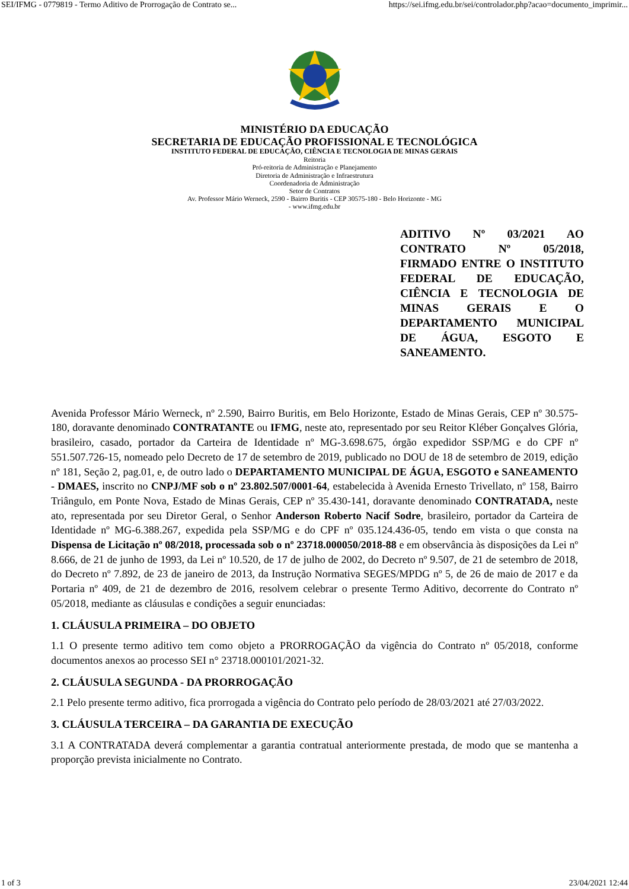SEI/IFMG - 0779819 - Termo Aditivo de Prorrogação de Contrato se... https://sei.ifmg.edu.br/sei/controlador.php?acao=documento_imprimir...
MINISTÉRIO DA EDUCAÇÃO
SECRETARIA DE EDUCAÇÃO PROFISSIONAL E TECNOLÓGICA
INSTITUTO FEDERAL DE EDUCAÇÃO, CIÊNCIA E TECNOLOGIA DE MINAS GERAIS
Reitoria
Pró-reitoria de Administração e Planejamento
Diretoria de Administração e Infraestrutura
Coordenadoria de Administração
Setor de Contratos
Av. Professor Mário Werneck, 2590 - Bairro Buritis - CEP 30575-180 - Belo Horizonte - MG
- www.ifmg.edu.br
ADITIVO Nº 03/2021 AO CONTRATO Nº 05/2018, FIRMADO ENTRE O INSTITUTO FEDERAL DE EDUCAÇÃO, CIÊNCIA E TECNOLOGIA DE MINAS GERAIS E O DEPARTAMENTO MUNICIPAL DE ÁGUA, ESGOTO E SANEAMENTO.
Avenida Professor Mário Werneck, nº 2.590, Bairro Buritis, em Belo Horizonte, Estado de Minas Gerais, CEP nº 30.575-180, doravante denominado CONTRATANTE ou IFMG, neste ato, representado por seu Reitor Kléber Gonçalves Glória, brasileiro, casado, portador da Carteira de Identidade nº MG-3.698.675, órgão expedidor SSP/MG e do CPF nº 551.507.726-15, nomeado pelo Decreto de 17 de setembro de 2019, publicado no DOU de 18 de setembro de 2019, edição nº 181, Seção 2, pag.01, e, de outro lado o DEPARTAMENTO MUNICIPAL DE ÁGUA, ESGOTO e SANEAMENTO - DMAES, inscrito no CNPJ/MF sob o nº 23.802.507/0001-64, estabelecida à Avenida Ernesto Trivellato, nº 158, Bairro Triângulo, em Ponte Nova, Estado de Minas Gerais, CEP nº 35.430-141, doravante denominado CONTRATADA, neste ato, representada por seu Diretor Geral, o Senhor Anderson Roberto Nacif Sodre, brasileiro, portador da Carteira de Identidade nº MG-6.388.267, expedida pela SSP/MG e do CPF nº 035.124.436-05, tendo em vista o que consta na Dispensa de Licitação nº 08/2018, processada sob o nº 23718.000050/2018-88 e em observância às disposições da Lei nº 8.666, de 21 de junho de 1993, da Lei nº 10.520, de 17 de julho de 2002, do Decreto nº 9.507, de 21 de setembro de 2018, do Decreto nº 7.892, de 23 de janeiro de 2013, da Instrução Normativa SEGES/MPDG nº 5, de 26 de maio de 2017 e da Portaria nº 409, de 21 de dezembro de 2016, resolvem celebrar o presente Termo Aditivo, decorrente do Contrato nº 05/2018, mediante as cláusulas e condições a seguir enunciadas:
1. CLÁUSULA PRIMEIRA – DO OBJETO
1.1 O presente termo aditivo tem como objeto a PRORROGAÇÃO da vigência do Contrato nº 05/2018, conforme documentos anexos ao processo SEI n° 23718.000101/2021-32.
2. CLÁUSULA SEGUNDA - DA PRORROGAÇÃO
2.1 Pelo presente termo aditivo, fica prorrogada a vigência do Contrato pelo período de 28/03/2021 até 27/03/2022.
3. CLÁUSULA TERCEIRA – DA GARANTIA DE EXECUÇÃO
3.1 A CONTRATADA deverá complementar a garantia contratual anteriormente prestada, de modo que se mantenha a proporção prevista inicialmente no Contrato.
1 of 3 23/04/2021 12:44